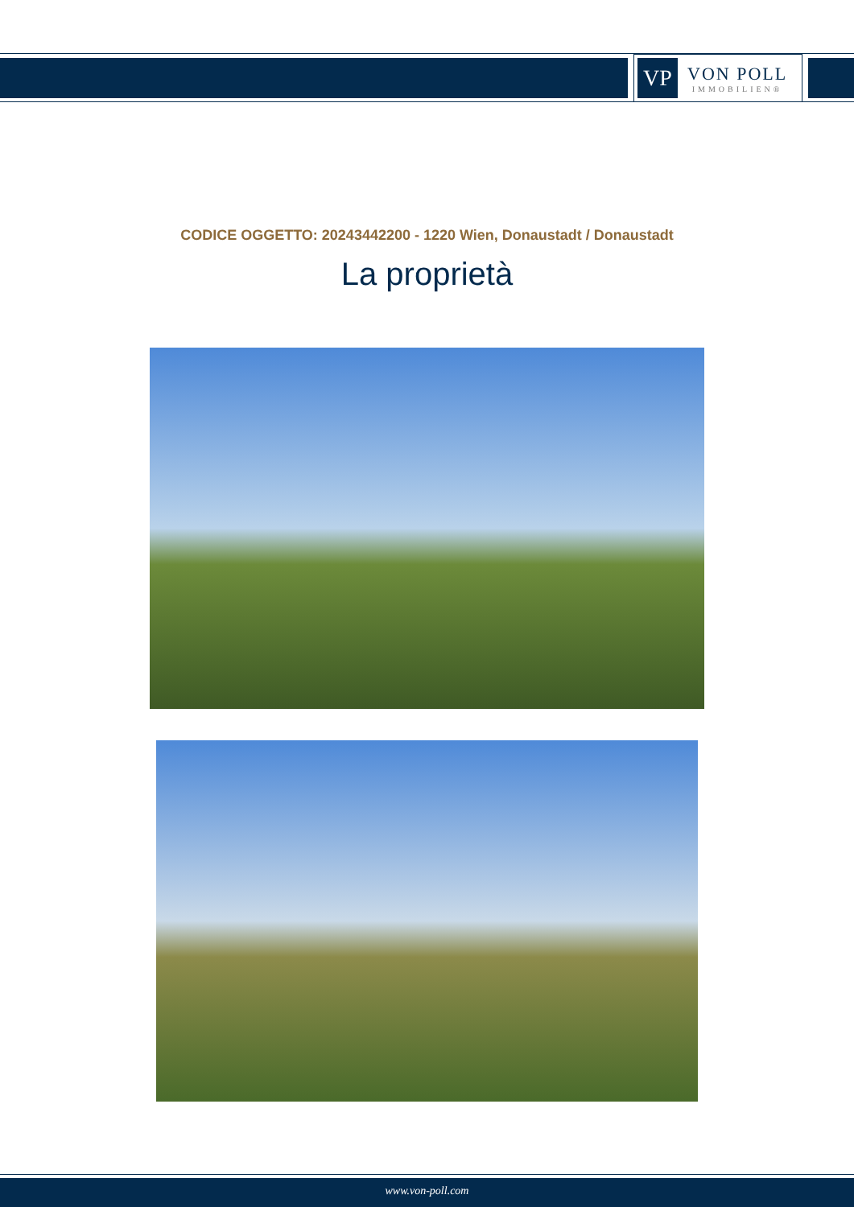VP
VON POLL
IMMOBILIEN®
CODICE OGGETTO: 20243442200 - 1220 Wien, Donaustadt / Donaustadt
La proprietà
www.von-poll.com